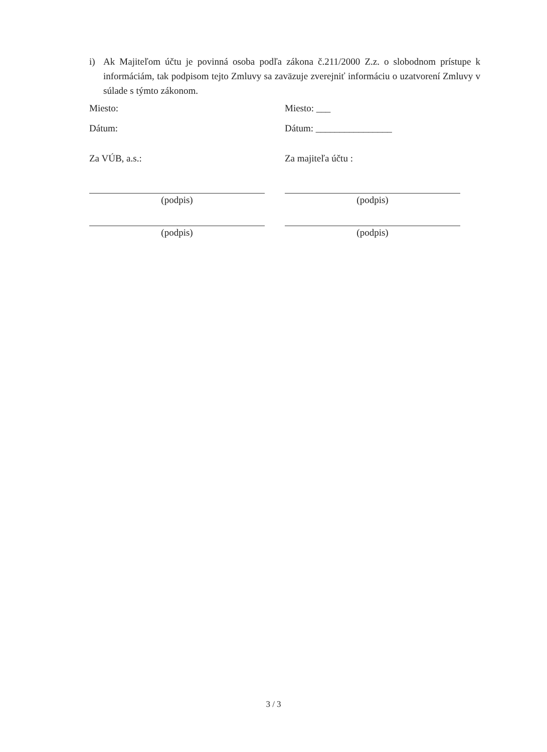i)
Ak Majiteľom účtu je povinná osoba podľa zákona č.211/2000 Z.z. o slobodnom prístupe k informáciám, tak podpisom tejto Zmluvy sa zaväzuje zverejniť informáciu o uzatvorení Zmluvy v súlade s týmto zákonom.
Miesto:
Dátum:
Za VÚB, a.s.:
(podpis)
(podpis)
Miesto: ___
Dátum: ________________
Za majiteľa účtu :
(podpis)
(podpis)
3 / 3